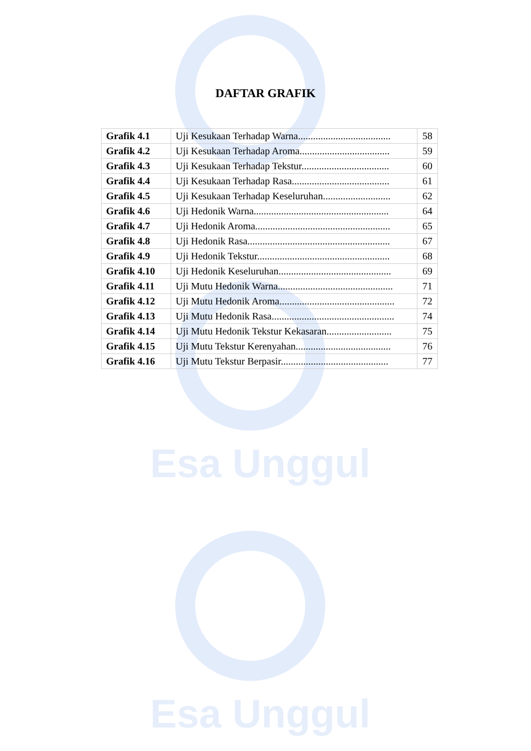Esa Unggul
Esa Unggul
DAFTAR GRAFIK
| Grafik 4.1 | Uji Kesukaan Terhadap Warna..................................... | 58 |
| Grafik 4.2 | Uji Kesukaan Terhadap Aroma.................................... | 59 |
| Grafik 4.3 | Uji Kesukaan Terhadap Tekstur................................... | 60 |
| Grafik 4.4 | Uji Kesukaan Terhadap Rasa....................................... | 61 |
| Grafik 4.5 | Uji Kesukaan Terhadap Keseluruhan........................... | 62 |
| Grafik 4.6 | Uji Hedonik Warna...................................................... | 64 |
| Grafik 4.7 | Uji Hedonik Aroma...................................................... | 65 |
| Grafik 4.8 | Uji Hedonik Rasa......................................................... | 67 |
| Grafik 4.9 | Uji Hedonik Tekstur..................................................... | 68 |
| Grafik 4.10 | Uji Hedonik Keseluruhan............................................. | 69 |
| Grafik 4.11 | Uji Mutu Hedonik Warna.............................................. | 71 |
| Grafik 4.12 | Uji Mutu Hedonik Aroma.............................................. | 72 |
| Grafik 4.13 | Uji Mutu Hedonik Rasa................................................. | 74 |
| Grafik 4.14 | Uji Mutu Hedonik Tekstur Kekasaran.......................... | 75 |
| Grafik 4.15 | Uji Mutu Tekstur Kerenyahan...................................... | 76 |
| Grafik 4.16 | Uji Mutu Tekstur Berpasir........................................... | 77 |